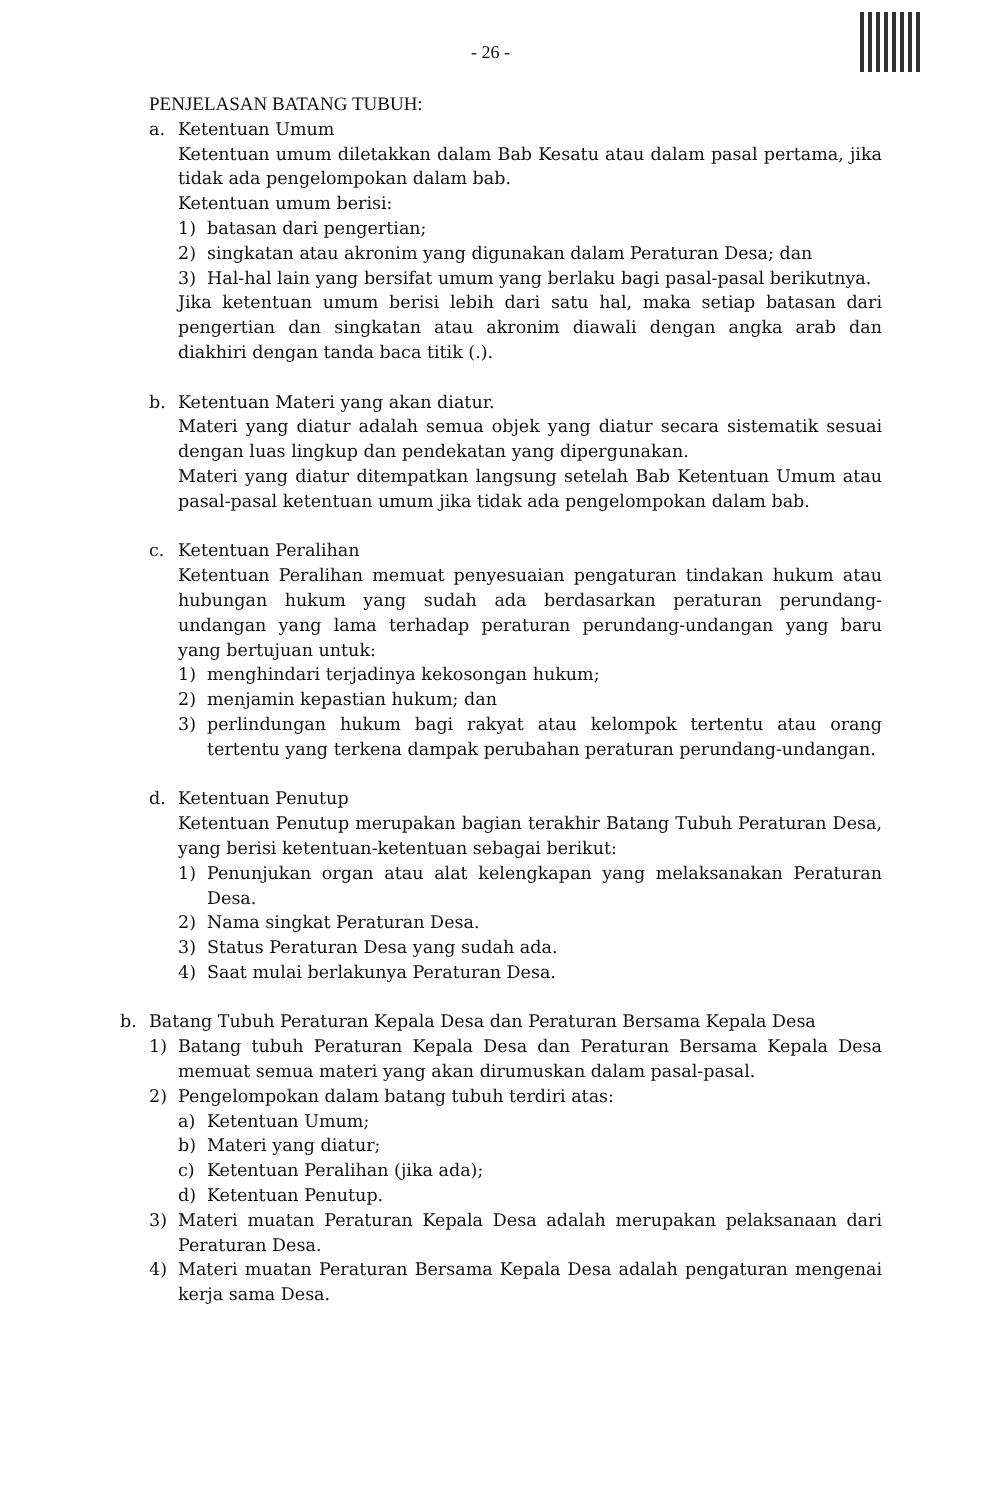- 26 -
PENJELASAN BATANG TUBUH:
a. Ketentuan Umum
Ketentuan umum diletakkan dalam Bab Kesatu atau dalam pasal pertama, jika tidak ada pengelompokan dalam bab.
Ketentuan umum berisi:
1) batasan dari pengertian;
2) singkatan atau akronim yang digunakan dalam Peraturan Desa; dan
3) Hal-hal lain yang bersifat umum yang berlaku bagi pasal-pasal berikutnya.
Jika ketentuan umum berisi lebih dari satu hal, maka setiap batasan dari pengertian dan singkatan atau akronim diawali dengan angka arab dan diakhiri dengan tanda baca titik (.).
b. Ketentuan Materi yang akan diatur.
Materi yang diatur adalah semua objek yang diatur secara sistematik sesuai dengan luas lingkup dan pendekatan yang dipergunakan.
Materi yang diatur ditempatkan langsung setelah Bab Ketentuan Umum atau pasal-pasal ketentuan umum jika tidak ada pengelompokan dalam bab.
c. Ketentuan Peralihan
Ketentuan Peralihan memuat penyesuaian pengaturan tindakan hukum atau hubungan hukum yang sudah ada berdasarkan peraturan perundang-undangan yang lama terhadap peraturan perundang-undangan yang baru yang bertujuan untuk:
1) menghindari terjadinya kekosongan hukum;
2) menjamin kepastian hukum; dan
3) perlindungan hukum bagi rakyat atau kelompok tertentu atau orang tertentu yang terkena dampak perubahan peraturan perundang-undangan.
d. Ketentuan Penutup
Ketentuan Penutup merupakan bagian terakhir Batang Tubuh Peraturan Desa, yang berisi ketentuan-ketentuan sebagai berikut:
1) Penunjukan organ atau alat kelengkapan yang melaksanakan Peraturan Desa.
2) Nama singkat Peraturan Desa.
3) Status Peraturan Desa yang sudah ada.
4) Saat mulai berlakunya Peraturan Desa.
b. Batang Tubuh Peraturan Kepala Desa dan Peraturan Bersama Kepala Desa
1) Batang tubuh Peraturan Kepala Desa dan Peraturan Bersama Kepala Desa memuat semua materi yang akan dirumuskan dalam pasal-pasal.
2) Pengelompokan dalam batang tubuh terdiri atas:
a) Ketentuan Umum;
b) Materi yang diatur;
c) Ketentuan Peralihan (jika ada);
d) Ketentuan Penutup.
3) Materi muatan Peraturan Kepala Desa adalah merupakan pelaksanaan dari Peraturan Desa.
4) Materi muatan Peraturan Bersama Kepala Desa adalah pengaturan mengenai kerja sama Desa.